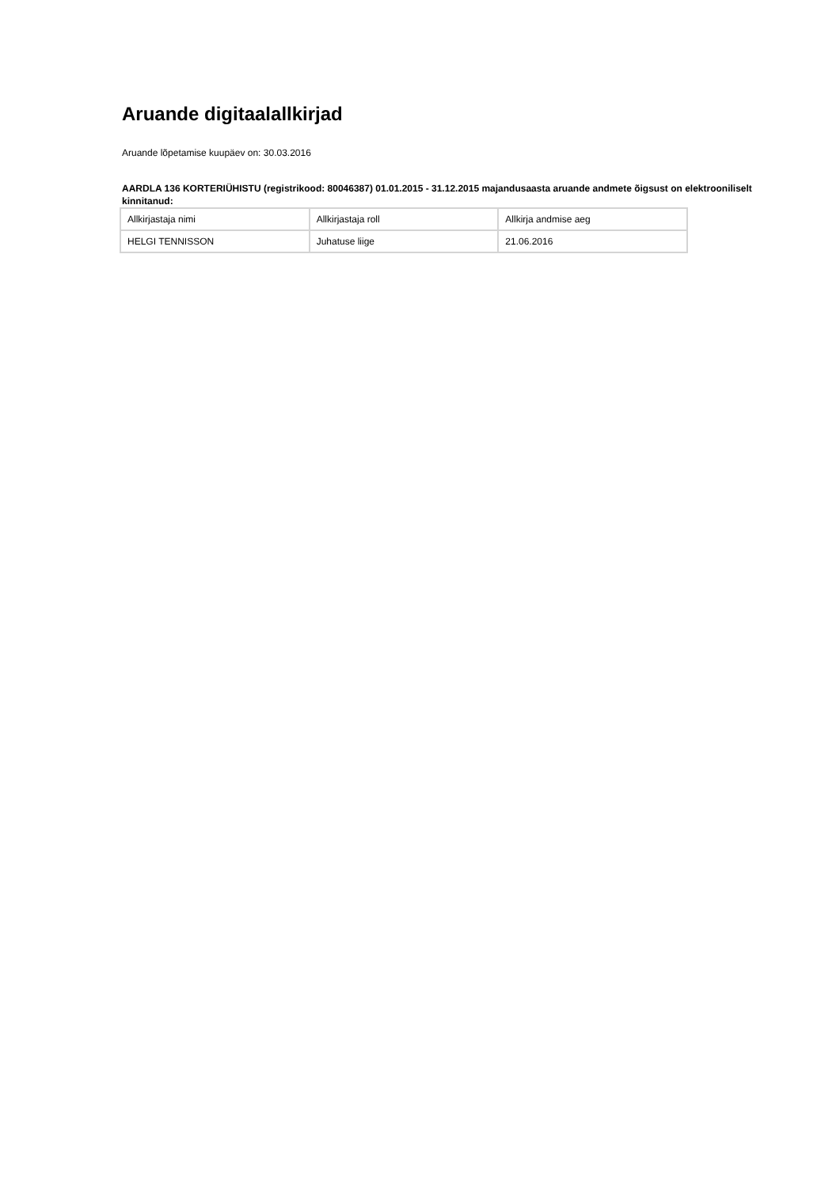Aruande digitaalallkirjad
Aruande lõpetamise kuupäev on: 30.03.2016
AARDLA 136 KORTERIÜHISTU (registrikood: 80046387) 01.01.2015 - 31.12.2015 majandusaasta aruande andmete õigsust on elektrooniliselt kinnitanud:
| Allkirjastaja nimi | Allkirjastaja roll | Allkirja andmise aeg |
| HELGI TENNISSON | Juhatuse liige | 21.06.2016 |